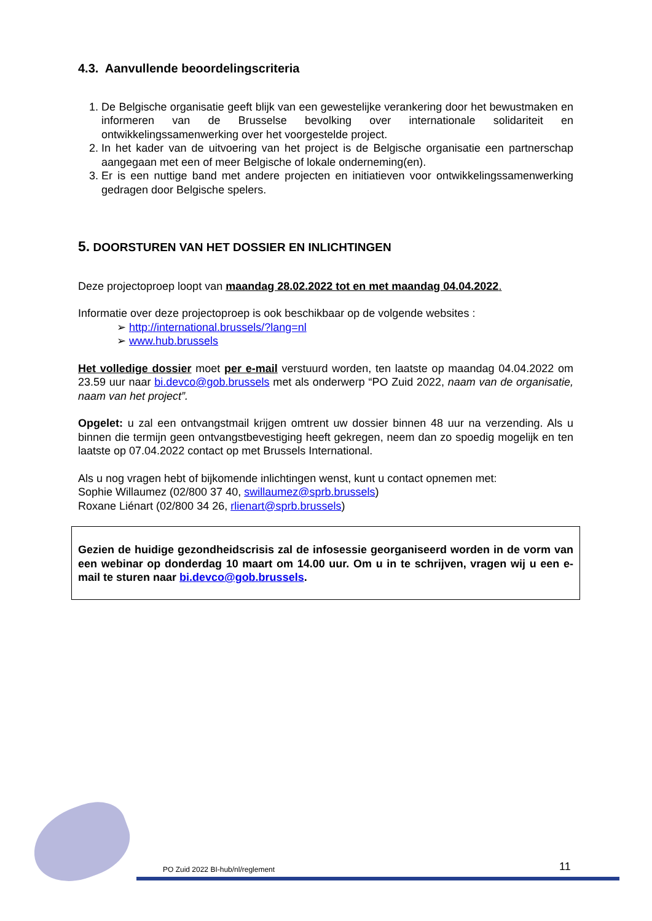4.3. Aanvullende beoordelingscriteria
1. De Belgische organisatie geeft blijk van een gewestelijke verankering door het bewustmaken en informeren van de Brusselse bevolking over internationale solidariteit en ontwikkelingssamenwerking over het voorgestelde project.
2. In het kader van de uitvoering van het project is de Belgische organisatie een partnerschap aangegaan met een of meer Belgische of lokale onderneming(en).
3. Er is een nuttige band met andere projecten en initiatieven voor ontwikkelingssamenwerking gedragen door Belgische spelers.
5. DOORSTUREN VAN HET DOSSIER EN INLICHTINGEN
Deze projectoproep loopt van maandag 28.02.2022 tot en met maandag 04.04.2022.
Informatie over deze projectoproep is ook beschikbaar op de volgende websites :
➢ http://international.brussels/?lang=nl
➢ www.hub.brussels
Het volledige dossier moet per e-mail verstuurd worden, ten laatste op maandag 04.04.2022 om 23.59 uur naar bi.devco@gob.brussels met als onderwerp “PO Zuid 2022, naam van de organisatie, naam van het project”.
Opgelet: u zal een ontvangstmail krijgen omtrent uw dossier binnen 48 uur na verzending. Als u binnen die termijn geen ontvangstbevestiging heeft gekregen, neem dan zo spoedig mogelijk en ten laatste op 07.04.2022 contact op met Brussels International.
Als u nog vragen hebt of bijkomende inlichtingen wenst, kunt u contact opnemen met:
Sophie Willaumez (02/800 37 40, swillaumez@sprb.brussels)
Roxane Liénart (02/800 34 26, rlienart@sprb.brussels)
Gezien de huidige gezondheidscrisis zal de infosessie georganiseerd worden in de vorm van een webinar op donderdag 10 maart om 14.00 uur. Om u in te schrijven, vragen wij u een e-mail te sturen naar bi.devco@gob.brussels.
PO Zuid 2022 BI-hub/nl/reglement
11